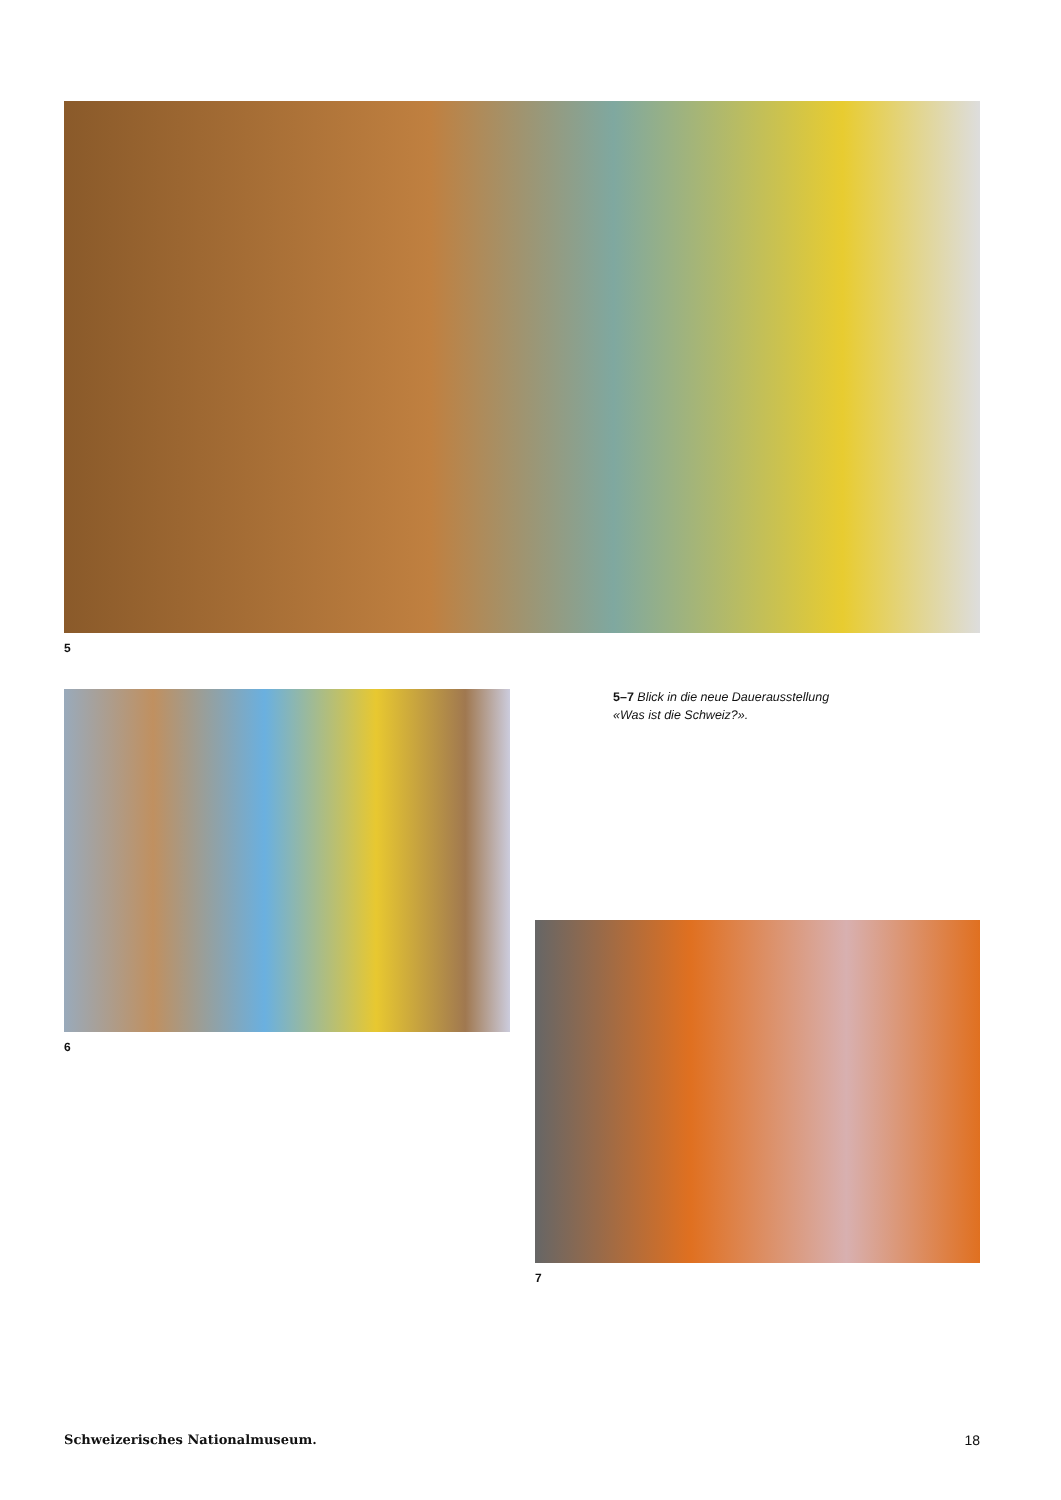5
6
5–7 Blick in die neue Dauer­ausstellung «Was ist die Schweiz?».
7
Schweizerisches Nationalmuseum. 18